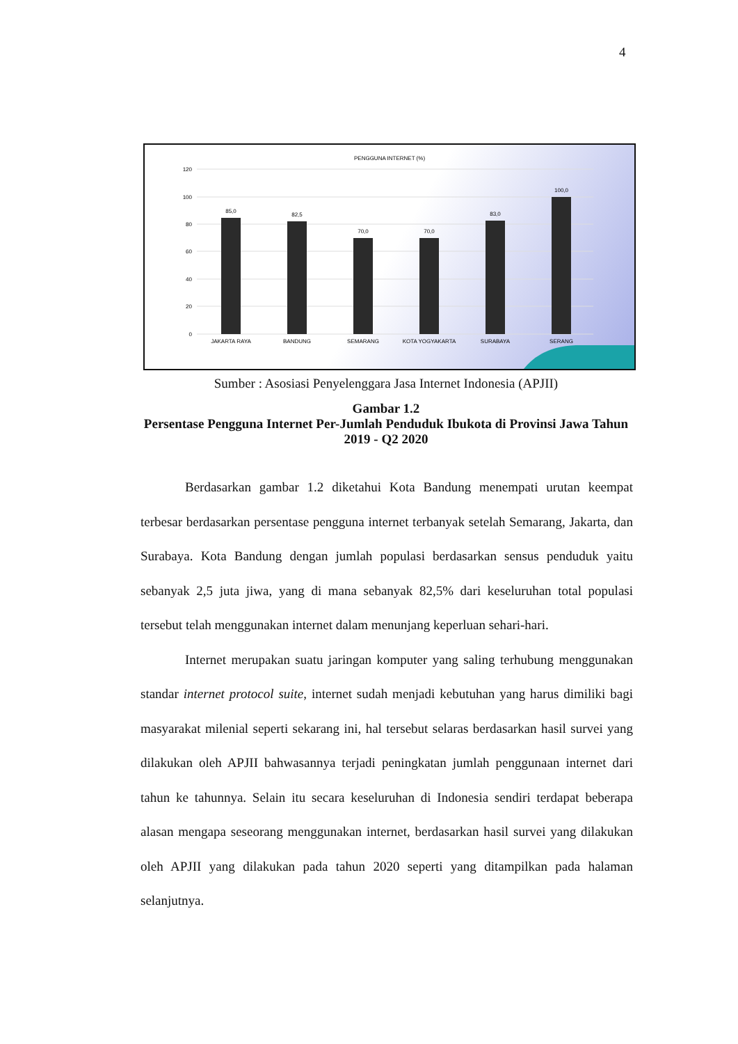4
PENGGUNA INTERNET (%)
120
100
80
60
40
20
0
85,0
82,5
70,0
70,0
83,0
100,0
JAKARTA RAYA
BANDUNG
SEMARANG
KOTA YOGYAKARTA
SURABAYA
SERANG
Sumber : Asosiasi Penyelenggara Jasa Internet Indonesia (APJII)
Gambar 1.2
Persentase Pengguna Internet Per-Jumlah Penduduk Ibukota di Provinsi Jawa Tahun 2019 - Q2 2020
Berdasarkan gambar 1.2 diketahui Kota Bandung menempati urutan keempat terbesar berdasarkan persentase pengguna internet terbanyak setelah Semarang, Jakarta, dan Surabaya. Kota Bandung dengan jumlah populasi berdasarkan sensus penduduk yaitu sebanyak 2,5 juta jiwa, yang di mana sebanyak 82,5% dari keseluruhan total populasi tersebut telah menggunakan internet dalam menunjang keperluan sehari-hari.
Internet merupakan suatu jaringan komputer yang saling terhubung menggunakan standar internet protocol suite, internet sudah menjadi kebutuhan yang harus dimiliki bagi masyarakat milenial seperti sekarang ini, hal tersebut selaras berdasarkan hasil survei yang dilakukan oleh APJII bahwasannya terjadi peningkatan jumlah penggunaan internet dari tahun ke tahunnya. Selain itu secara keseluruhan di Indonesia sendiri terdapat beberapa alasan mengapa seseorang menggunakan internet, berdasarkan hasil survei yang dilakukan oleh APJII yang dilakukan pada tahun 2020 seperti yang ditampilkan pada halaman selanjutnya.